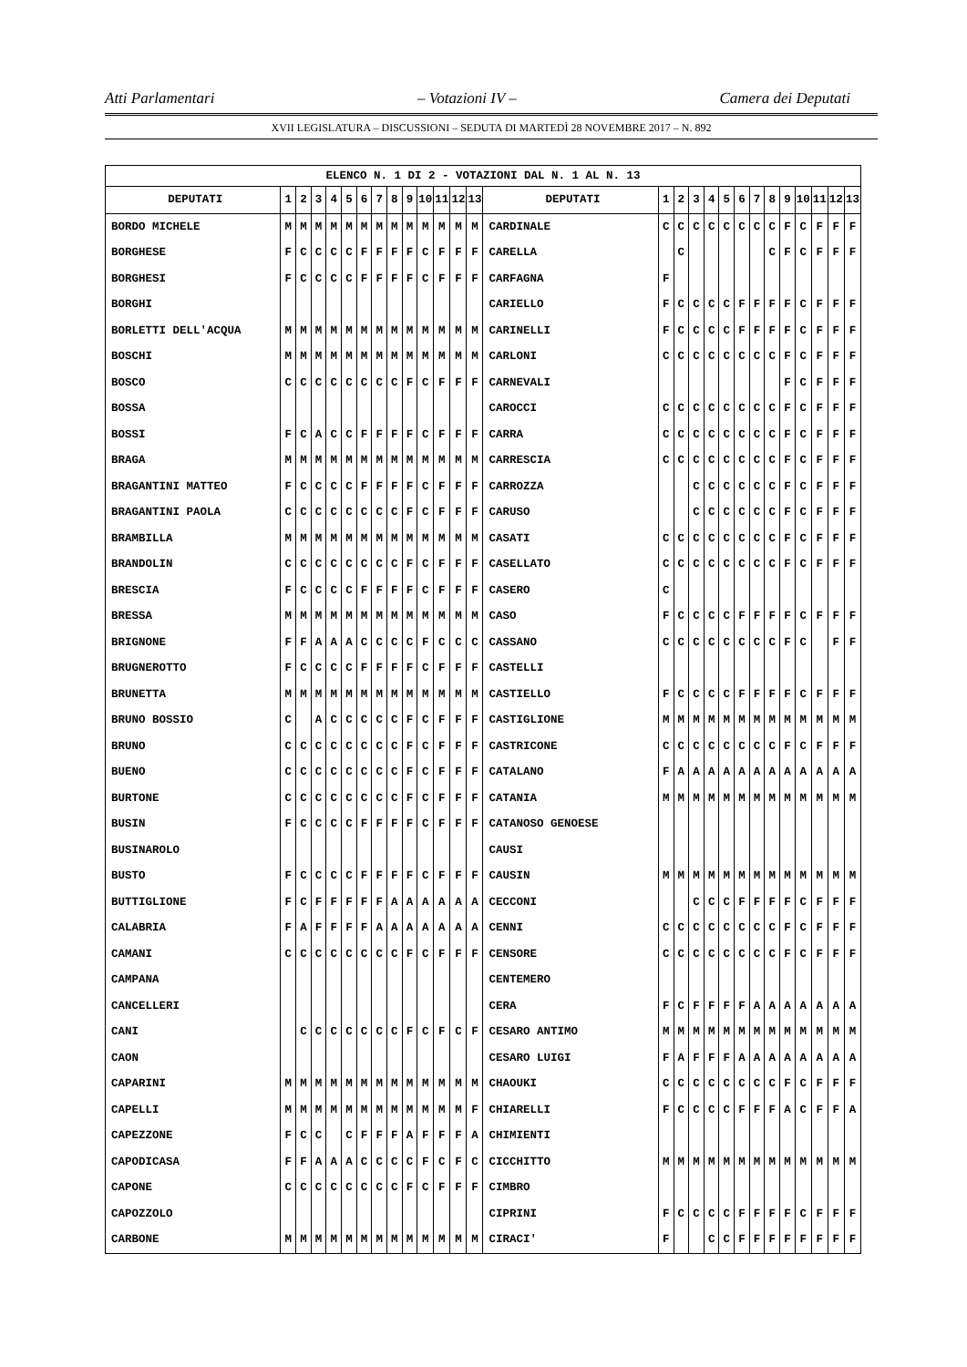Atti Parlamentari – Votazioni IV – Camera dei Deputati
XVII LEGISLATURA – DISCUSSIONI – SEDUTA DI MARTEDÌ 28 NOVEMBRE 2017 – N. 892
| ELENCO N. 1 DI 2 - VOTAZIONI DAL N. 1 AL N. 13 | | | | | | | | | | | | | | | | | | | | | | | | | | | |
| DEPUTATI | 1 | 2 | 3 | 4 | 5 | 6 | 7 | 8 | 9 | 10 | 11 | 12 | 13 | DEPUTATI | 1 | 2 | 3 | 4 | 5 | 6 | 7 | 8 | 9 | 10 | 11 | 12 | 13 |
| BORDO MICHELE | M | M | M | M | M | M | M | M | M | M | M | M | M | CARDINALE | C | C | C | C | C | C | C | C | F | C | F | F | F |
| BORGHESE | F | C | C | C | C | F | F | F | F | C | F | F | F | CARELLA | | C | | | | | | C | F | C | F | F | F |
| BORGHESI | F | C | C | C | C | F | F | F | F | C | F | F | F | CARFAGNA | F | | | | | | | | | | | | |
| BORGHI | | | | | | | | | | | | | | CARIELLO | F | C | C | C | C | F | F | F | F | C | F | F | F |
| BORLETTI DELL'ACQUA | M | M | M | M | M | M | M | M | M | M | M | M | M | CARINELLI | F | C | C | C | C | F | F | F | F | C | F | F | F |
| BOSCHI | M | M | M | M | M | M | M | M | M | M | M | M | M | CARLONI | C | C | C | C | C | C | C | C | F | C | F | F | F |
| BOSCO | C | C | C | C | C | C | C | C | F | C | F | F | F | CARNEVALI | | | | | | | | | F | C | F | F | F |
| BOSSA | | | | | | | | | | | | | | CAROCCI | C | C | C | C | C | C | C | C | F | C | F | F | F |
| BOSSI | F | C | A | C | C | F | F | F | F | C | F | F | F | CARRA | C | C | C | C | C | C | C | C | F | C | F | F | F |
| BRAGA | M | M | M | M | M | M | M | M | M | M | M | M | M | CARRESCIA | C | C | C | C | C | C | C | C | F | C | F | F | F |
| BRAGANTINI MATTEO | F | C | C | C | C | F | F | F | F | C | F | F | F | CARROZZA | | | C | C | C | C | C | C | F | C | F | F | F |
| BRAGANTINI PAOLA | C | C | C | C | C | C | C | C | F | C | F | F | F | CARUSO | | | C | C | C | C | C | C | F | C | F | F | F |
| BRAMBILLA | M | M | M | M | M | M | M | M | M | M | M | M | M | CASATI | C | C | C | C | C | C | C | C | F | C | F | F | F |
| BRANDOLIN | C | C | C | C | C | C | C | C | F | C | F | F | F | CASELLATO | C | C | C | C | C | C | C | C | F | C | F | F | F |
| BRESCIA | F | C | C | C | C | F | F | F | F | C | F | F | F | CASERO | C | | | | | | | | | | | | |
| BRESSA | M | M | M | M | M | M | M | M | M | M | M | M | M | CASO | F | C | C | C | C | F | F | F | F | C | F | F | F |
| BRIGNONE | F | F | A | A | A | C | C | C | C | F | C | C | C | CASSANO | C | C | C | C | C | C | C | C | F | C | | F | F |
| BRUGNEROTTO | F | C | C | C | C | F | F | F | F | C | F | F | F | CASTELLI | | | | | | | | | | | | | |
| BRUNETTA | M | M | M | M | M | M | M | M | M | M | M | M | M | CASTIELLO | F | C | C | C | C | F | F | F | F | C | F | F | F |
| BRUNO BOSSIO | C | | A | C | C | C | C | C | F | C | F | F | F | CASTIGLIONE | M | M | M | M | M | M | M | M | M | M | M | M | M |
| BRUNO | C | C | C | C | C | C | C | C | F | C | F | F | F | CASTRICONE | C | C | C | C | C | C | C | C | F | C | F | F | F |
| BUENO | C | C | C | C | C | C | C | C | F | C | F | F | F | CATALANO | F | A | A | A | A | A | A | A | A | A | A | A | A |
| BURTONE | C | C | C | C | C | C | C | C | F | C | F | F | F | CATANIA | M | M | M | M | M | M | M | M | M | M | M | M | M |
| BUSIN | F | C | C | C | C | F | F | F | F | C | F | F | F | CATANOSO GENOESE | | | | | | | | | | | | | |
| BUSINAROLO | | | | | | | | | | | | | | CAUSI | | | | | | | | | | | | | |
| BUSTO | F | C | C | C | C | F | F | F | F | C | F | F | F | CAUSIN | M | M | M | M | M | M | M | M | M | M | M | M | M |
| BUTTIGLIONE | F | C | F | F | F | F | F | A | A | A | A | A | A | CECCONI | | | C | C | C | F | F | F | F | C | F | F | F |
| CALABRIA | F | A | F | F | F | F | A | A | A | A | A | A | A | CENNI | C | C | C | C | C | C | C | C | F | C | F | F | F |
| CAMANI | C | C | C | C | C | C | C | C | F | C | F | F | F | CENSORE | C | C | C | C | C | C | C | C | F | C | F | F | F |
| CAMPANA | | | | | | | | | | | | | | CENTEMERO | | | | | | | | | | | | | |
| CANCELLERI | | | | | | | | | | | | | | CERA | F | C | F | F | F | F | A | A | A | A | A | A | A |
| CANI | | C | C | C | C | C | C | C | F | C | F | C | F | CESARO ANTIMO | M | M | M | M | M | M | M | M | M | M | M | M | M |
| CAON | | | | | | | | | | | | | | CESARO LUIGI | F | A | F | F | F | A | A | A | A | A | A | A | A |
| CAPARINI | M | M | M | M | M | M | M | M | M | M | M | M | M | CHAOUKI | C | C | C | C | C | C | C | C | F | C | F | F | F |
| CAPELLI | M | M | M | M | M | M | M | M | M | M | M | M | F | CHIARELLI | F | C | C | C | C | F | F | F | A | C | F | F | A |
| CAPEZZONE | F | C | C | | C | F | F | F | A | F | F | F | A | CHIMIENTI | | | | | | | | | | | | | |
| CAPODICASA | F | F | A | A | A | C | C | C | C | F | C | F | C | CICCHITTO | M | M | M | M | M | M | M | M | M | M | M | M | M |
| CAPONE | C | C | C | C | C | C | C | C | F | C | F | F | F | CIMBRO | | | | | | | | | | | | | |
| CAPOZZOLO | | | | | | | | | | | | | | CIPRINI | F | C | C | C | C | F | F | F | F | C | F | F | F |
| CARBONE | M | M | M | M | M | M | M | M | M | M | M | M | M | CIRACI' | F | | | C | C | F | F | F | F | F | F | F | F |